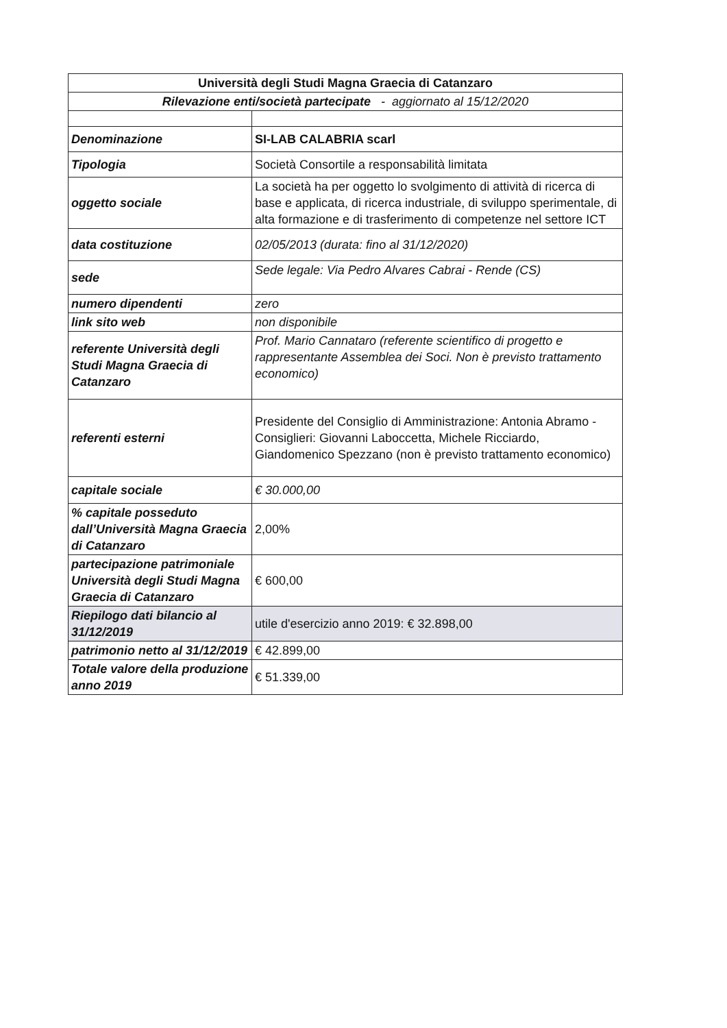| Università degli Studi Magna Graecia di Catanzaro | |
| Rilevazione enti/società partecipate - aggiornato al 15/12/2020 | |
| Denominazione | SI-LAB CALABRIA scarl |
| Tipologia | Società Consortile a responsabilità limitata |
| oggetto sociale | La società ha per oggetto lo svolgimento di attività di ricerca di base e applicata, di ricerca industriale, di sviluppo sperimentale, di alta formazione e di trasferimento di competenze nel settore ICT |
| data costituzione | 02/05/2013 (durata: fino al 31/12/2020) |
| sede | Sede legale: Via Pedro Alvares Cabrai - Rende (CS) |
| numero dipendenti | zero |
| link sito web | non disponibile |
| referente Università degli Studi Magna Graecia di Catanzaro | Prof. Mario Cannataro (referente scientifico di progetto e rappresentante Assemblea dei Soci. Non è previsto trattamento economico) |
| referenti esterni | Presidente del Consiglio di Amministrazione: Antonia Abramo - Consiglieri: Giovanni Laboccetta, Michele Ricciardo, Giandomenico Spezzano (non è previsto trattamento economico) |
| capitale sociale | € 30.000,00 |
| % capitale posseduto dall’Università Magna Graecia di Catanzaro | 2,00% |
| partecipazione patrimoniale Università degli Studi Magna Graecia di Catanzaro | € 600,00 |
| Riepilogo dati bilancio al 31/12/2019 | utile d'esercizio anno 2019: € 32.898,00 |
| patrimonio netto al 31/12/2019 | € 42.899,00 |
| Totale valore della produzione anno 2019 | € 51.339,00 |